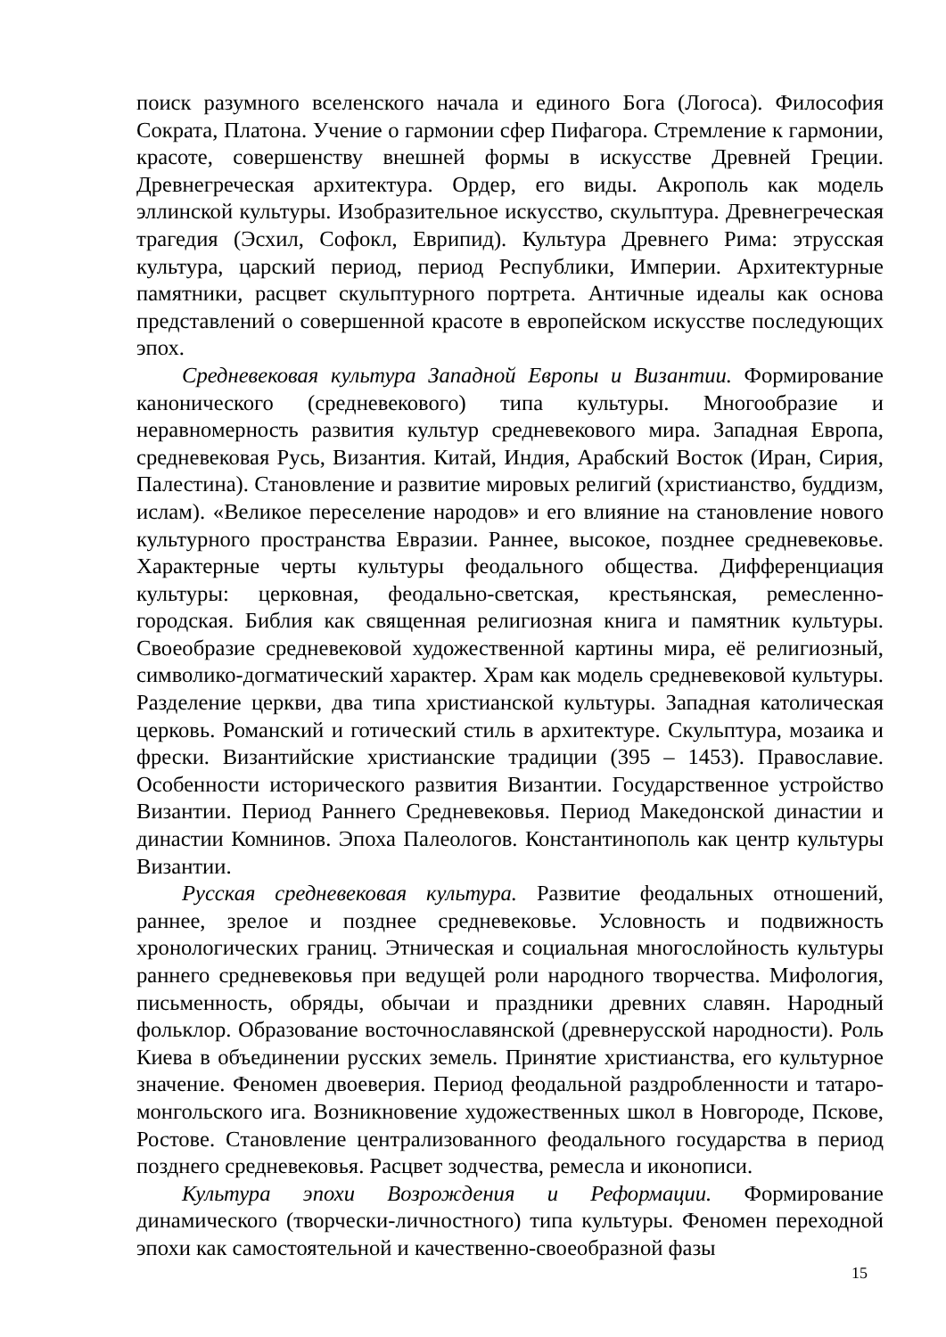поиск разумного вселенского начала и единого Бога (Логоса). Философия Сократа, Платона. Учение о гармонии сфер Пифагора. Стремление к гармонии, красоте, совершенству внешней формы в искусстве Древней Греции. Древнегреческая архитектура. Ордер, его виды. Акрополь как модель эллинской культуры. Изобразительное искусство, скульптура. Древнегреческая трагедия (Эсхил, Софокл, Еврипид). Культура Древнего Рима: этрусская культура, царский период, период Республики, Империи. Архитектурные памятники, расцвет скульптурного портрета. Античные идеалы как основа представлений о совершенной красоте в европейском искусстве последующих эпох.
Средневековая культура Западной Европы и Византии. Формирование канонического (средневекового) типа культуры. Многообразие и неравномерность развития культур средневекового мира. Западная Европа, средневековая Русь, Византия. Китай, Индия, Арабский Восток (Иран, Сирия, Палестина). Становление и развитие мировых религий (христианство, буддизм, ислам). «Великое переселение народов» и его влияние на становление нового культурного пространства Евразии. Раннее, высокое, позднее средневековье. Характерные черты культуры феодального общества. Дифференциация культуры: церковная, феодально-светская, крестьянская, ремесленно-городская. Библия как священная религиозная книга и памятник культуры. Своеобразие средневековой художественной картины мира, её религиозный, символико-догматический характер. Храм как модель средневековой культуры. Разделение церкви, два типа христианской культуры. Западная католическая церковь. Романский и готический стиль в архитектуре. Скульптура, мозаика и фрески. Византийские христианские традиции (395 – 1453). Православие. Особенности исторического развития Византии. Государственное устройство Византии. Период Раннего Средневековья. Период Македонской династии и династии Комнинов. Эпоха Палеологов. Константинополь как центр культуры Византии.
Русская средневековая культура. Развитие феодальных отношений, раннее, зрелое и позднее средневековье. Условность и подвижность хронологических границ. Этническая и социальная многослойность культуры раннего средневековья при ведущей роли народного творчества. Мифология, письменность, обряды, обычаи и праздники древних славян. Народный фольклор. Образование восточнославянской (древнерусской народности). Роль Киева в объединении русских земель. Принятие христианства, его культурное значение. Феномен двоеверия. Период феодальной раздробленности и татаро-монгольского ига. Возникновение художественных школ в Новгороде, Пскове, Ростове. Становление централизованного феодального государства в период позднего средневековья. Расцвет зодчества, ремесла и иконописи.
Культура эпохи Возрождения и Реформации. Формирование динамического (творчески-личностного) типа культуры. Феномен переходной эпохи как самостоятельной и качественно-своеобразной фазы
15